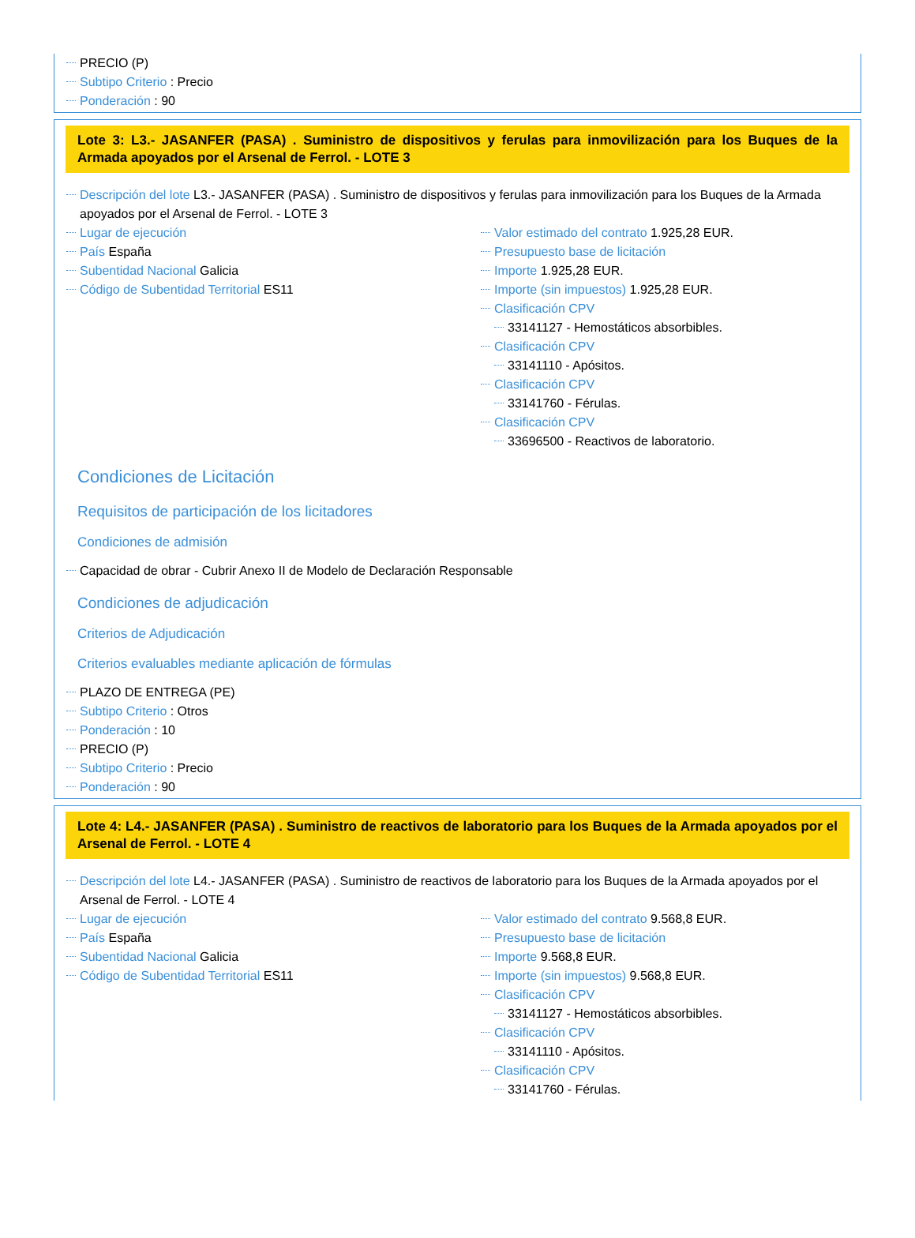PRECIO (P)
Subtipo Criterio : Precio
Ponderación : 90
Lote 3: L3.- JASANFER (PASA) . Suministro de dispositivos y ferulas para inmovilización para los Buques de la Armada apoyados por el Arsenal de Ferrol. - LOTE 3
Descripción del lote L3.- JASANFER (PASA) . Suministro de dispositivos y ferulas para inmovilización para los Buques de la Armada apoyados por el Arsenal de Ferrol. - LOTE 3
Lugar de ejecución
País España
Subentidad Nacional Galicia
Código de Subentidad Territorial ES11
Valor estimado del contrato 1.925,28 EUR.
Presupuesto base de licitación
Importe 1.925,28 EUR.
Importe (sin impuestos) 1.925,28 EUR.
Clasificación CPV
33141127 - Hemostáticos absorbibles.
Clasificación CPV
33141110 - Apósitos.
Clasificación CPV
33141760 - Férulas.
Clasificación CPV
33696500 - Reactivos de laboratorio.
Condiciones de Licitación
Requisitos de participación de los licitadores
Condiciones de admisión
Capacidad de obrar - Cubrir Anexo II de Modelo de Declaración Responsable
Condiciones de adjudicación
Criterios de Adjudicación
Criterios evaluables mediante aplicación de fórmulas
PLAZO DE ENTREGA (PE)
Subtipo Criterio : Otros
Ponderación : 10
PRECIO (P)
Subtipo Criterio : Precio
Ponderación : 90
Lote 4: L4.- JASANFER (PASA) . Suministro de reactivos de laboratorio para los Buques de la Armada apoyados por el Arsenal de Ferrol. - LOTE 4
Descripción del lote L4.- JASANFER (PASA) . Suministro de reactivos de laboratorio para los Buques de la Armada apoyados por el Arsenal de Ferrol. - LOTE 4
Lugar de ejecución
País España
Subentidad Nacional Galicia
Código de Subentidad Territorial ES11
Valor estimado del contrato 9.568,8 EUR.
Presupuesto base de licitación
Importe 9.568,8 EUR.
Importe (sin impuestos) 9.568,8 EUR.
Clasificación CPV
33141127 - Hemostáticos absorbibles.
Clasificación CPV
33141110 - Apósitos.
Clasificación CPV
33141760 - Férulas.